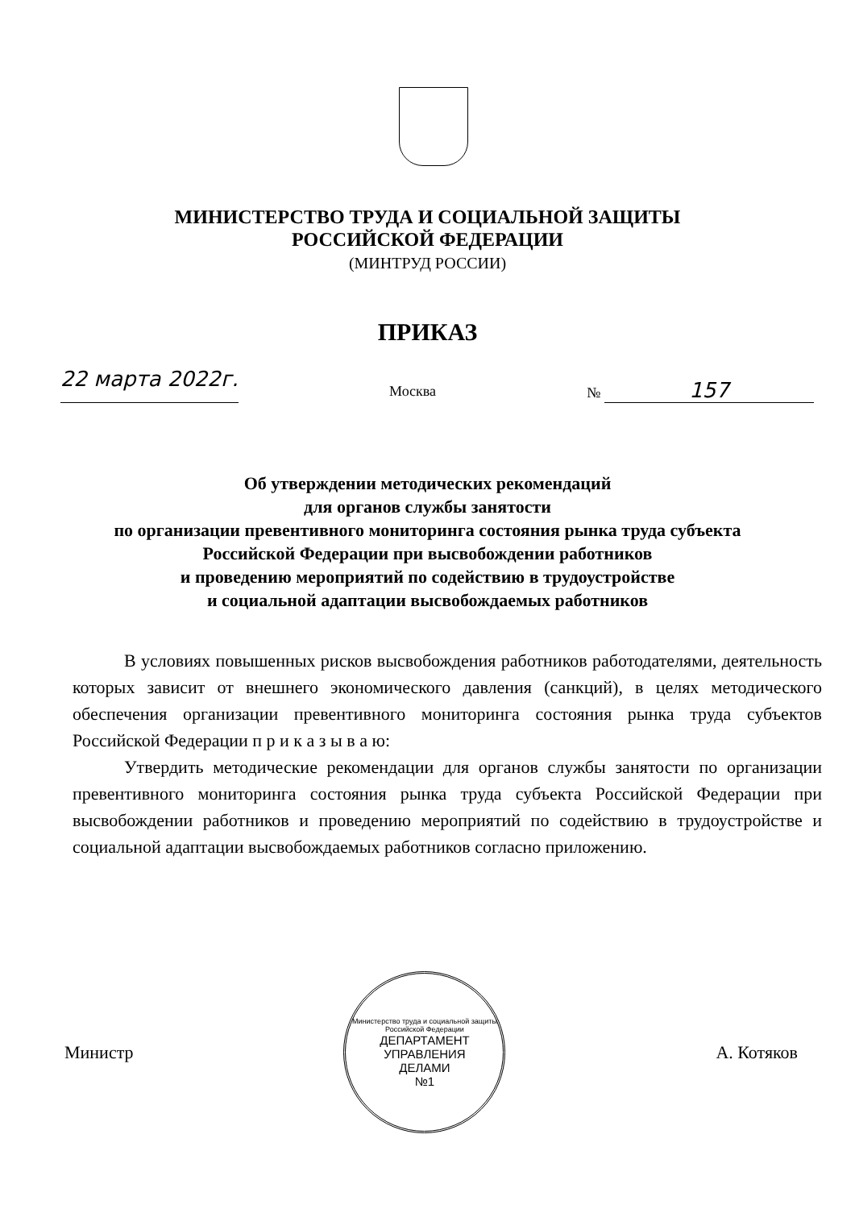МИНИСТЕРСТВО ТРУДА И СОЦИАЛЬНОЙ ЗАЩИТЫ
РОССИЙСКОЙ ФЕДЕРАЦИИ
(МИНТРУД РОССИИ)
ПРИКАЗ
22 марта 2022г. Москва № 157
Об утверждении методических рекомендаций
для органов службы занятости
по организации превентивного мониторинга состояния рынка труда субъекта
Российской Федерации при высвобождении работников
и проведению мероприятий по содействию в трудоустройстве
и социальной адаптации высвобождаемых работников
В условиях повышенных рисков высвобождения работников работодателями, деятельность которых зависит от внешнего экономического давления (санкций), в целях методического обеспечения организации превентивного мониторинга состояния рынка труда субъектов Российской Федерации п р и к а з ы в а ю:
Утвердить методические рекомендации для органов службы занятости по организации превентивного мониторинга состояния рынка труда субъекта Российской Федерации при высвобождении работников и проведению мероприятий по содействию в трудоустройстве и социальной адаптации высвобождаемых работников согласно приложению.
Министр
Министерство труда и социальной защиты Российской Федерации
ДЕПАРТАМЕНТ
УПРАВЛЕНИЯ
ДЕЛАМИ
№1
А. Котяков